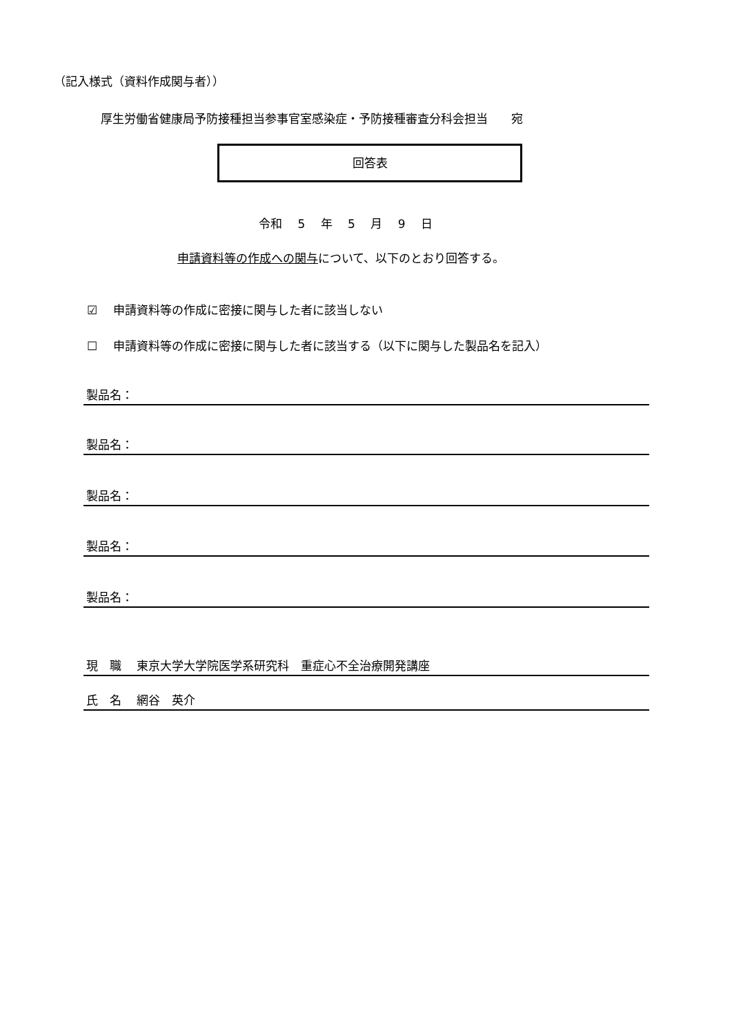（記入様式（資料作成関与者））
厚生労働省健康局予防接種担当参事官室感染症・予防接種審査分科会担当　　宛
回答表
令和　 5　 年　 5　 月　 9　 日
申請資料等の作成への関与について、以下のとおり回答する。
☑　 申請資料等の作成に密接に関与した者に該当しない
☐　 申請資料等の作成に密接に関与した者に該当する（以下に関与した製品名を記入）
製品名：
製品名：
製品名：
製品名：
製品名：
現　職　 東京大学大学院医学系研究科　重症心不全治療開発講座
氏　名　 網谷　英介